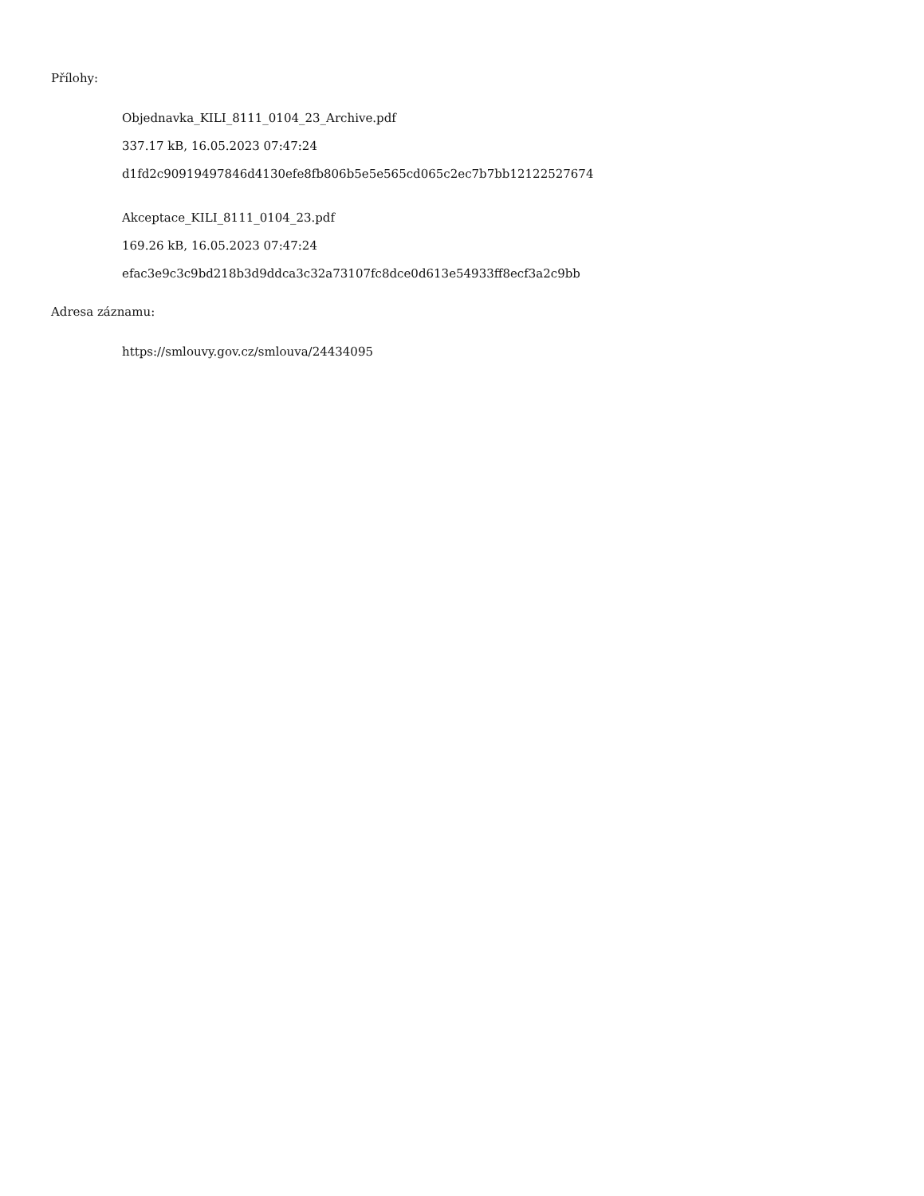Přílohy:
Objednavka_KILI_8111_0104_23_Archive.pdf
337.17 kB, 16.05.2023 07:47:24
d1fd2c90919497846d4130efe8fb806b5e5e565cd065c2ec7b7bb12122527674
Akceptace_KILI_8111_0104_23.pdf
169.26 kB, 16.05.2023 07:47:24
efac3e9c3c9bd218b3d9ddca3c32a73107fc8dce0d613e54933ff8ecf3a2c9bb
Adresa záznamu:
https://smlouvy.gov.cz/smlouva/24434095